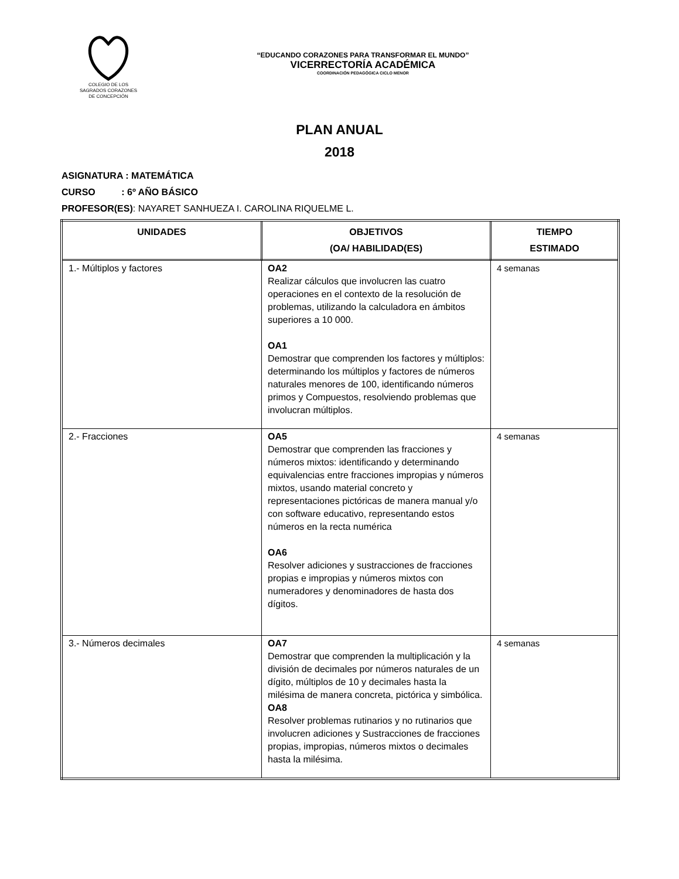COLEGIO DE LOS
SAGRADOS CORAZONES
DE CONCEPCIÓN
“EDUCANDO CORAZONES PARA TRANSFORMAR EL MUNDO”
VICERRECTORÍA ACADÉMICA
COORDINACIÓN PEDAGÓGICA CICLO MENOR
PLAN ANUAL
2018
ASIGNATURA : MATEMÁTICA
CURSO : 6º AÑO BÁSICO
PROFESOR(ES): NAYARET SANHUEZA I. CAROLINA RIQUELME L.
| UNIDADES | OBJETIVOS (OA/ HABILIDAD(ES) | TIEMPO ESTIMADO |
| --- | --- | --- |
| 1.- Múltiplos y factores | OA2 Realizar cálculos que involucren las cuatro operaciones en el contexto de la resolución de problemas, utilizando la calculadora en ámbitos superiores a 10 000. OA1 Demostrar que comprenden los factores y múltiplos: determinando los múltiplos y factores de números naturales menores de 100, identificando números primos y Compuestos, resolviendo problemas que involucran múltiplos. | 4 semanas |
| 2.- Fracciones | OA5 Demostrar que comprenden las fracciones y números mixtos: identificando y determinando equivalencias entre fracciones impropias y números mixtos, usando material concreto y representaciones pictóricas de manera manual y/o con software educativo, representando estos números en la recta numérica OA6 Resolver adiciones y sustracciones de fracciones propias e impropias y números mixtos con numeradores y denominadores de hasta dos dígitos. | 4 semanas |
| 3.- Números decimales | OA7 Demostrar que comprenden la multiplicación y la división de decimales por números naturales de un dígito, múltiplos de 10 y decimales hasta la milésima de manera concreta, pictórica y simbólica. OA8 Resolver problemas rutinarios y no rutinarios que involucren adiciones y Sustracciones de fracciones propias, impropias, números mixtos o decimales hasta la milésima. | 4 semanas |